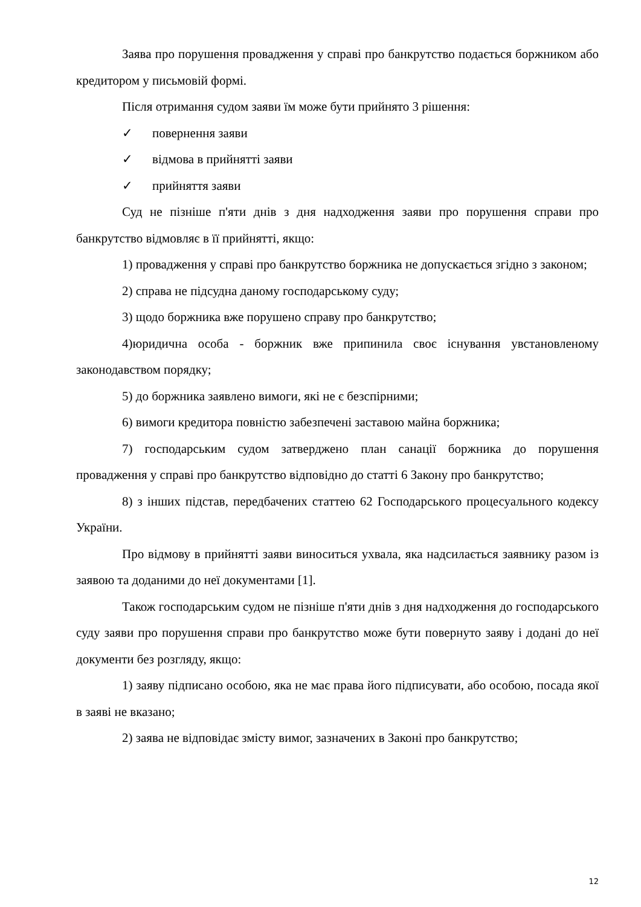Заява про порушення провадження у справі про банкрутство подається боржником або кредитором у письмовій формі.
Після отримання судом заяви їм може бути прийнято 3 рішення:
✓ повернення заяви
✓ відмова в прийнятті заяви
✓ прийняття заяви
Суд не пізніше п'яти днів з дня надходження заяви про порушення справи про банкрутство відмовляє в її прийнятті, якщо:
1) провадження у справі про банкрутство боржника не допускається згідно з законом;
2) справа не підсудна даному господарському суду;
3) щодо боржника вже порушено справу про банкрутство;
4)юридична особа - боржник вже припинила своє існування увстановленому законодавством порядку;
5) до боржника заявлено вимоги, які не є безспірними;
6) вимоги кредитора повністю забезпечені заставою майна боржника;
7) господарським судом затверджено план санації боржника до порушення провадження у справі про банкрутство відповідно до статті 6 Закону про банкрутство;
8) з інших підстав, передбачених статтею 62 Господарського процесуального кодексу України.
Про відмову в прийнятті заяви виноситься ухвала, яка надсилається заявнику разом із заявою та доданими до неї документами [1].
Також господарським судом не пізніше п'яти днів з дня надходження до господарського суду заяви про порушення справи про банкрутство може бути повернуто заяву і додані до неї документи без розгляду, якщо:
1) заяву підписано особою, яка не має права його підписувати, або особою, посада якої в заяві не вказано;
2) заява не відповідає змісту вимог, зазначених в Законі про банкрутство;
12